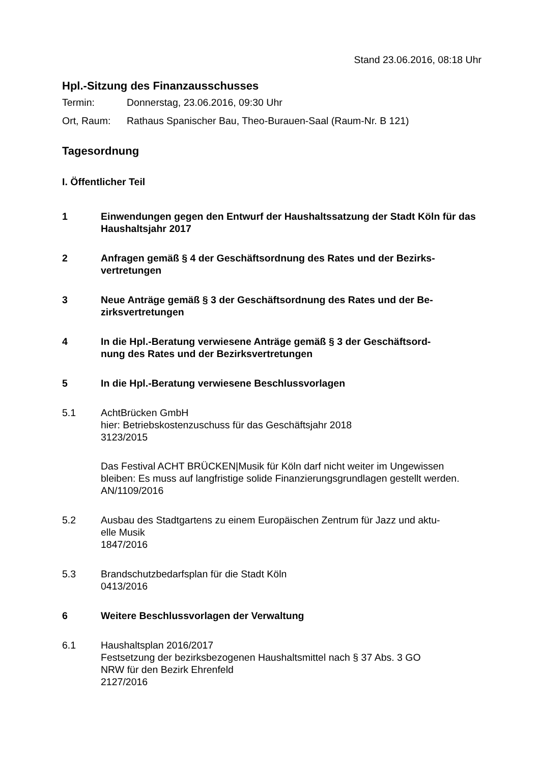Stand 23.06.2016, 08:18 Uhr
Hpl.-Sitzung des Finanzausschusses
Termin: Donnerstag, 23.06.2016, 09:30 Uhr
Ort, Raum: Rathaus Spanischer Bau, Theo-Burauen-Saal (Raum-Nr. B 121)
Tagesordnung
I. Öffentlicher Teil
1 Einwendungen gegen den Entwurf der Haushaltssatzung der Stadt Köln für das Haushaltsjahr 2017
2 Anfragen gemäß § 4 der Geschäftsordnung des Rates und der Bezirks-
vertretungen
3 Neue Anträge gemäß § 3 der Geschäftsordnung des Rates und der Be-
zirksvertretungen
4 In die Hpl.-Beratung verwiesene Anträge gemäß § 3 der Geschäftsord-
nung des Rates und der Bezirksvertretungen
5 In die Hpl.-Beratung verwiesene Beschlussvorlagen
5.1 AchtBrücken GmbH
hier: Betriebskostenzuschuss für das Geschäftsjahr 2018
3123/2015
Das Festival ACHT BRÜCKEN|Musik für Köln darf nicht weiter im Ungewissen bleiben: Es muss auf langfristige solide Finanzierungsgrundlagen gestellt werden.
AN/1109/2016
5.2 Ausbau des Stadtgartens zu einem Europäischen Zentrum für Jazz und aktu-
elle Musik
1847/2016
5.3 Brandschutzbedarfsplan für die Stadt Köln
0413/2016
6 Weitere Beschlussvorlagen der Verwaltung
6.1 Haushaltsplan 2016/2017
Festsetzung der bezirksbezogenen Haushaltsmittel nach § 37 Abs. 3 GO
NRW für den Bezirk Ehrenfeld
2127/2016